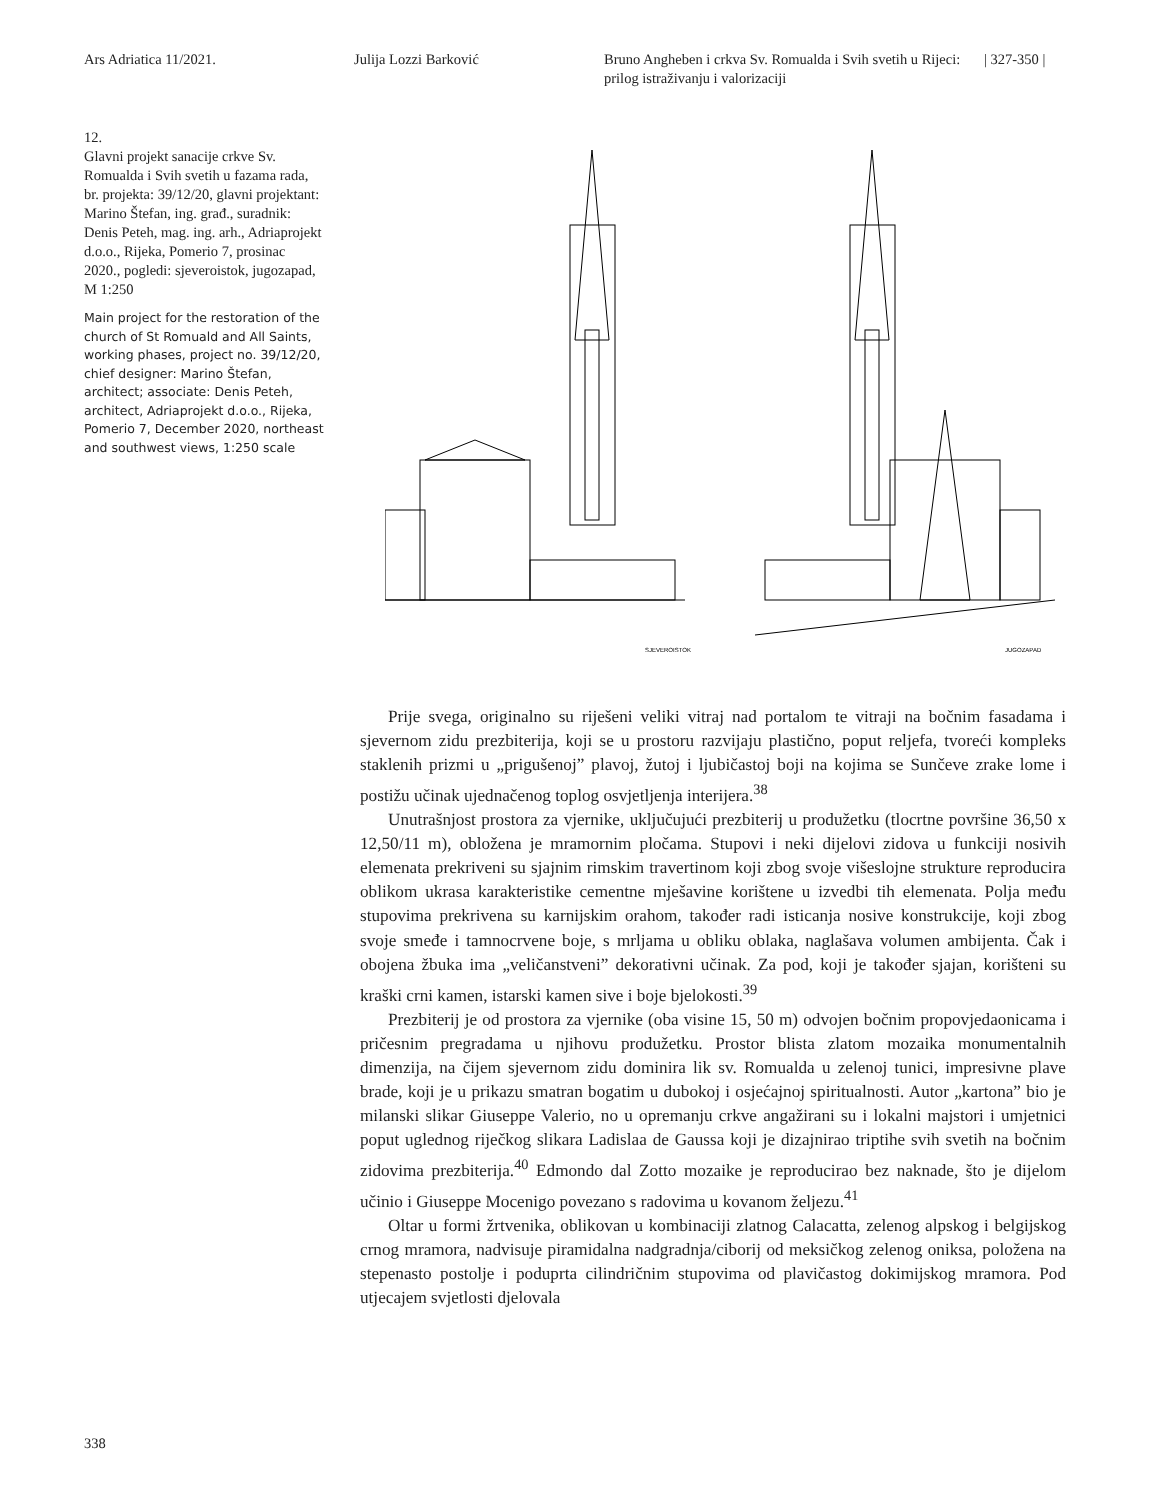Ars Adriatica 11/2021. Julija Lozzi Barković Bruno Angheben i crkva Sv. Romualda i Svih svetih u Rijeci: prilog istraživanju i valorizaciji
| 327-350 |
12.
Glavni projekt sanacije crkve Sv. Romualda i Svih svetih u fazama rada, br. projekta: 39/12/20, glavni projektant: Marino Štefan, ing. građ., suradnik: Denis Peteh, mag. ing. arh., Adriaprojekt d.o.o., Rijeka, Pomerio 7, prosinac 2020., pogledi: sjeveroistok, jugozapad, M 1:250
Main project for the restoration of the church of St Romuald and All Saints, working phases, project no. 39/12/20, chief designer: Marino Štefan, architect; associate: Denis Peteh, architect, Adriaprojekt d.o.o., Rijeka, Pomerio 7, December 2020, northeast and southwest views, 1:250 scale
SJEVEROISTOK
JUGOZAPAD
Prije svega, originalno su riješeni veliki vitraj nad portalom te vitraji na bočnim fasadama i sjevernom zidu prezbiterija, koji se u prostoru razvijaju plastično, poput reljefa, tvoreći kompleks staklenih prizmi u „prigušenoj” plavoj, žutoj i ljubičastoj boji na kojima se Sunčeve zrake lome i postižu učinak ujednačenog toplog osvjetljenja interijera.<sup>38</sup>
Unutrašnjost prostora za vjernike, uključujući prezbiterij u produžetku (tlocrtne površine 36,50 x 12,50/11 m), obložena je mramornim pločama. Stupovi i neki dijelovi zidova u funkciji nosivih elemenata prekriveni su sjajnim rimskim travertinom koji zbog svoje višeslojne strukture reproducira oblikom ukrasa karakteristike cementne mješavine korištene u izvedbi tih elemenata. Polja među stupovima prekrivena su karnijskim orahom, također radi isticanja nosive konstrukcije, koji zbog svoje smeđe i tamnocrvene boje, s mrljama u obliku oblaka, naglašava volumen ambijenta. Čak i obojena žbuka ima „veličanstveni” dekorativni učinak. Za pod, koji je također sjajan, korišteni su kraški crni kamen, istarski kamen sive i boje bjelokosti.<sup>39</sup>
Prezbiterij je od prostora za vjernike (oba visine 15, 50 m) odvojen bočnim propovjedaonicama i pričesnim pregradama u njihovu produžetku. Prostor blista zlatom mozaika monumentalnih dimenzija, na čijem sjevernom zidu dominira lik sv. Romualda u zelenoj tunici, impresivne plave brade, koji je u prikazu smatran bogatim u dubokoj i osjećajnoj spiritualnosti. Autor „kartona” bio je milanski slikar Giuseppe Valerio, no u opremanju crkve angažirani su i lokalni majstori i umjetnici poput uglednog riječkog slikara Ladislaa de Gaussa koji je dizajnirao triptihe svih svetih na bočnim zidovima prezbiterija.<sup>40</sup> Edmondo dal Zotto mozaike je reproducirao bez naknade, što je dijelom učinio i Giuseppe Mocenigo povezano s radovima u kovanom željezu.<sup>41</sup>
Oltar u formi žrtvenika, oblikovan u kombinaciji zlatnog Calacatta, zelenog alpskog i belgijskog crnog mramora, nadvisuje piramidalna nadgradnja/ciborij od meksičkog zelenog oniksa, položena na stepenasto postolje i poduprta cilindričnim stupovima od plavičastog dokimijskog mramora. Pod utjecajem svjetlosti djelovala
338